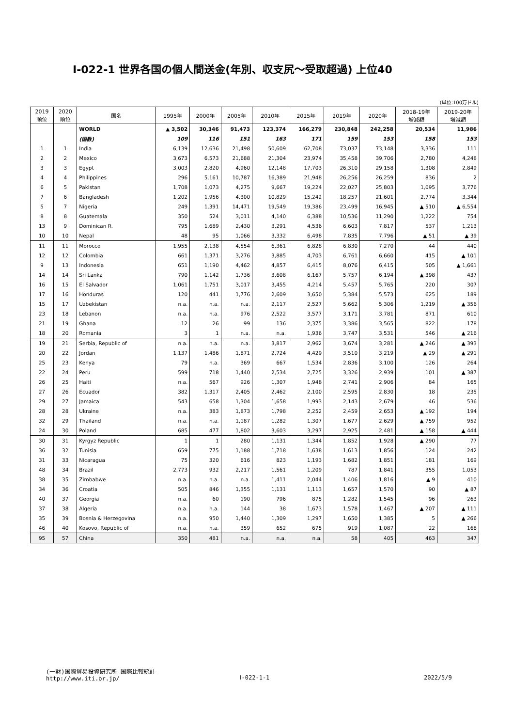Ⅰ-022-1 世界各国の個人間送金(年別、収支尻～受取超過) 上位40
(単位:100万ドル)
| 2019 順位 | 2020 順位 | 国名 | 1995年 | 2000年 | 2005年 | 2010年 | 2015年 | 2019年 | 2020年 | 2018-19年 増減額 | 2019-20年 増減額 |
| --- | --- | --- | --- | --- | --- | --- | --- | --- | --- | --- | --- |
| | | WORLD | ▲ 3,502 | 30,346 | 91,473 | 123,374 | 166,279 | 230,848 | 242,258 | 20,534 | 11,986 |
| | | (国数) | 109 | 116 | 151 | 163 | 171 | 159 | 153 | 158 | 153 |
| 1 | 1 | India | 6,139 | 12,636 | 21,498 | 50,609 | 62,708 | 73,037 | 73,148 | 3,336 | 111 |
| 2 | 2 | Mexico | 3,673 | 6,573 | 21,688 | 21,304 | 23,974 | 35,458 | 39,706 | 2,780 | 4,248 |
| 3 | 3 | Egypt | 3,003 | 2,820 | 4,960 | 12,148 | 17,703 | 26,310 | 29,158 | 1,308 | 2,849 |
| 4 | 4 | Philippines | 296 | 5,161 | 10,787 | 16,389 | 21,948 | 26,256 | 26,259 | 836 | 2 |
| 6 | 5 | Pakistan | 1,708 | 1,073 | 4,275 | 9,667 | 19,224 | 22,027 | 25,803 | 1,095 | 3,776 |
| 7 | 6 | Bangladesh | 1,202 | 1,956 | 4,300 | 10,829 | 15,242 | 18,257 | 21,601 | 2,774 | 3,344 |
| 5 | 7 | Nigeria | 249 | 1,391 | 14,471 | 19,549 | 19,386 | 23,499 | 16,945 | ▲ 510 | ▲ 6,554 |
| 8 | 8 | Guatemala | 350 | 524 | 3,011 | 4,140 | 6,388 | 10,536 | 11,290 | 1,222 | 754 |
| 13 | 9 | Dominican R. | 795 | 1,689 | 2,430 | 3,291 | 4,536 | 6,603 | 7,817 | 537 | 1,213 |
| 10 | 10 | Nepal | 48 | 95 | 1,066 | 3,332 | 6,498 | 7,835 | 7,796 | ▲ 51 | ▲ 39 |
| 11 | 11 | Morocco | 1,955 | 2,138 | 4,554 | 6,361 | 6,828 | 6,830 | 7,270 | 44 | 440 |
| 12 | 12 | Colombia | 661 | 1,371 | 3,276 | 3,885 | 4,703 | 6,761 | 6,660 | 415 | ▲ 101 |
| 9 | 13 | Indonesia | 651 | 1,190 | 4,462 | 4,857 | 6,415 | 8,076 | 6,415 | 505 | ▲ 1,661 |
| 14 | 14 | Sri Lanka | 790 | 1,142 | 1,736 | 3,608 | 6,167 | 5,757 | 6,194 | ▲ 398 | 437 |
| 16 | 15 | El Salvador | 1,061 | 1,751 | 3,017 | 3,455 | 4,214 | 5,457 | 5,765 | 220 | 307 |
| 17 | 16 | Honduras | 120 | 441 | 1,776 | 2,609 | 3,650 | 5,384 | 5,573 | 625 | 189 |
| 15 | 17 | Uzbekistan | n.a. | n.a. | n.a. | 2,117 | 2,527 | 5,662 | 5,306 | 1,219 | ▲ 356 |
| 23 | 18 | Lebanon | n.a. | n.a. | 976 | 2,522 | 3,577 | 3,171 | 3,781 | 871 | 610 |
| 21 | 19 | Ghana | 12 | 26 | 99 | 136 | 2,375 | 3,386 | 3,565 | 822 | 178 |
| 18 | 20 | Romania | 3 | 1 | n.a. | n.a. | 1,936 | 3,747 | 3,531 | 546 | ▲ 216 |
| 19 | 21 | Serbia, Republic of | n.a. | n.a. | n.a. | 3,817 | 2,962 | 3,674 | 3,281 | ▲ 246 | ▲ 393 |
| 20 | 22 | Jordan | 1,137 | 1,486 | 1,871 | 2,724 | 4,429 | 3,510 | 3,219 | ▲ 29 | ▲ 291 |
| 25 | 23 | Kenya | 79 | n.a. | 369 | 667 | 1,534 | 2,836 | 3,100 | 126 | 264 |
| 22 | 24 | Peru | 599 | 718 | 1,440 | 2,534 | 2,725 | 3,326 | 2,939 | 101 | ▲ 387 |
| 26 | 25 | Haiti | n.a. | 567 | 926 | 1,307 | 1,948 | 2,741 | 2,906 | 84 | 165 |
| 27 | 26 | Ecuador | 382 | 1,317 | 2,405 | 2,462 | 2,100 | 2,595 | 2,830 | 18 | 235 |
| 29 | 27 | Jamaica | 543 | 658 | 1,304 | 1,658 | 1,993 | 2,143 | 2,679 | 46 | 536 |
| 28 | 28 | Ukraine | n.a. | 383 | 1,873 | 1,798 | 2,252 | 2,459 | 2,653 | ▲ 192 | 194 |
| 32 | 29 | Thailand | n.a. | n.a. | 1,187 | 1,282 | 1,307 | 1,677 | 2,629 | ▲ 759 | 952 |
| 24 | 30 | Poland | 685 | 477 | 1,802 | 3,603 | 3,297 | 2,925 | 2,481 | ▲ 158 | ▲ 444 |
| 30 | 31 | Kyrgyz Republic | 1 | 1 | 280 | 1,131 | 1,344 | 1,852 | 1,928 | ▲ 290 | 77 |
| 36 | 32 | Tunisia | 659 | 775 | 1,188 | 1,718 | 1,638 | 1,613 | 1,856 | 124 | 242 |
| 31 | 33 | Nicaragua | 75 | 320 | 616 | 823 | 1,193 | 1,682 | 1,851 | 181 | 169 |
| 48 | 34 | Brazil | 2,773 | 932 | 2,217 | 1,561 | 1,209 | 787 | 1,841 | 355 | 1,053 |
| 38 | 35 | Zimbabwe | n.a. | n.a. | n.a. | 1,411 | 2,044 | 1,406 | 1,816 | ▲ 9 | 410 |
| 34 | 36 | Croatia | 505 | 846 | 1,355 | 1,131 | 1,113 | 1,657 | 1,570 | 90 | ▲ 87 |
| 40 | 37 | Georgia | n.a. | 60 | 190 | 796 | 875 | 1,282 | 1,545 | 96 | 263 |
| 37 | 38 | Algeria | n.a. | n.a. | 144 | 38 | 1,673 | 1,578 | 1,467 | ▲ 207 | ▲ 111 |
| 35 | 39 | Bosnia & Herzegovina | n.a. | 950 | 1,440 | 1,309 | 1,297 | 1,650 | 1,385 | 5 | ▲ 266 |
| 46 | 40 | Kosovo, Republic of | n.a. | n.a. | 359 | 652 | 675 | 919 | 1,087 | 22 | 168 |
| 95 | 57 | China | 350 | 481 | n.a. | n.a. | n.a. | 58 | 405 | 463 | 347 |
(一財)国際貿易投資研究所 国際比較統計
http://www.iti.or.jp/
Ⅰ-022-1-1 2022/5/9